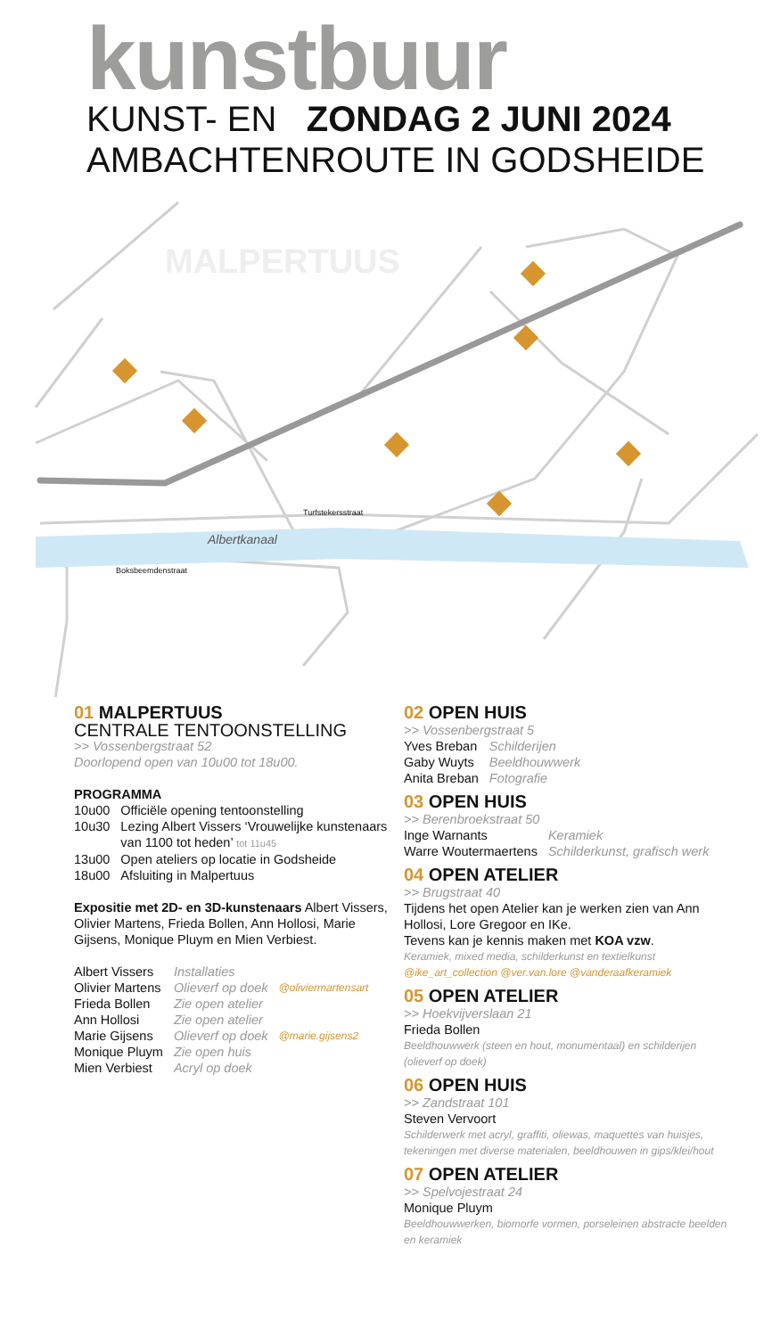kunstbuur
KUNST- EN ZONDAG 2 JUNI 2024
AMBACHTENROUTE IN GODSHEIDE
MALPERTUUS
Albertkanaal
Turfstekersstraat
Boksbeemdenstraat
01 MALPERTUUS
CENTRALE TENTOONSTELLING
>> Vossenbergstraat 52
Doorlopend open van 10u00 tot 18u00.
PROGRAMMA
| 10u00 | Officiële opening tentoonstelling |
| 10u30 | Lezing Albert Vissers ‘Vrouwelijke kunstenaars van 1100 tot heden’ tot 11u45 |
| 13u00 | Open ateliers op locatie in Godsheide |
| 18u00 | Afsluiting in Malpertuus |
Expositie met 2D- en 3D-kunstenaars Albert Vissers, Olivier Martens, Frieda Bollen, Ann Hollosi, Marie Gijsens, Monique Pluym en Mien Verbiest.
| Albert Vissers | Installaties | |
| Olivier Martens | Olieverf op doek | @oliviermartensart |
| Frieda Bollen | Zie open atelier | |
| Ann Hollosi | Zie open atelier | |
| Marie Gijsens | Olieverf op doek | @marie.gijsens2 |
| Monique Pluym | Zie open huis | |
| Mien Verbiest | Acryl op doek | |
02 OPEN HUIS
>> Vossenbergstraat 5
| Yves Breban | Schilderijen |
| Gaby Wuyts | Beeldhouwwerk |
| Anita Breban | Fotografie |
03 OPEN HUIS
>> Berenbroekstraat 50
| Inge Warnants | Keramiek |
| Warre Woutermaertens | Schilderkunst, grafisch werk |
04 OPEN ATELIER
>> Brugstraat 40
Tijdens het open Atelier kan je werken zien van Ann Hollosi, Lore Gregoor en IKe.
Tevens kan je kennis maken met KOA vzw.
Keramiek, mixed media, schilderkunst en textielkunst
@ike_art_collection @ver.van.lore @vanderaafkeramiek
05 OPEN ATELIER
>> Hoekvijverslaan 21
Frieda Bollen
Beeldhouwwerk (steen en hout, monumentaal) en schilderijen (olieverf op doek)
06 OPEN HUIS
>> Zandstraat 101
Steven Vervoort
Schilderwerk met acryl, graffiti, oliewas, maquettes van huisjes, tekeningen met diverse materialen, beeldhouwen in gips/klei/hout
07 OPEN ATELIER
>> Spelvojestraat 24
Monique Pluym
Beeldhouwwerken, biomorfe vormen, porseleinen abstracte beelden en keramiek